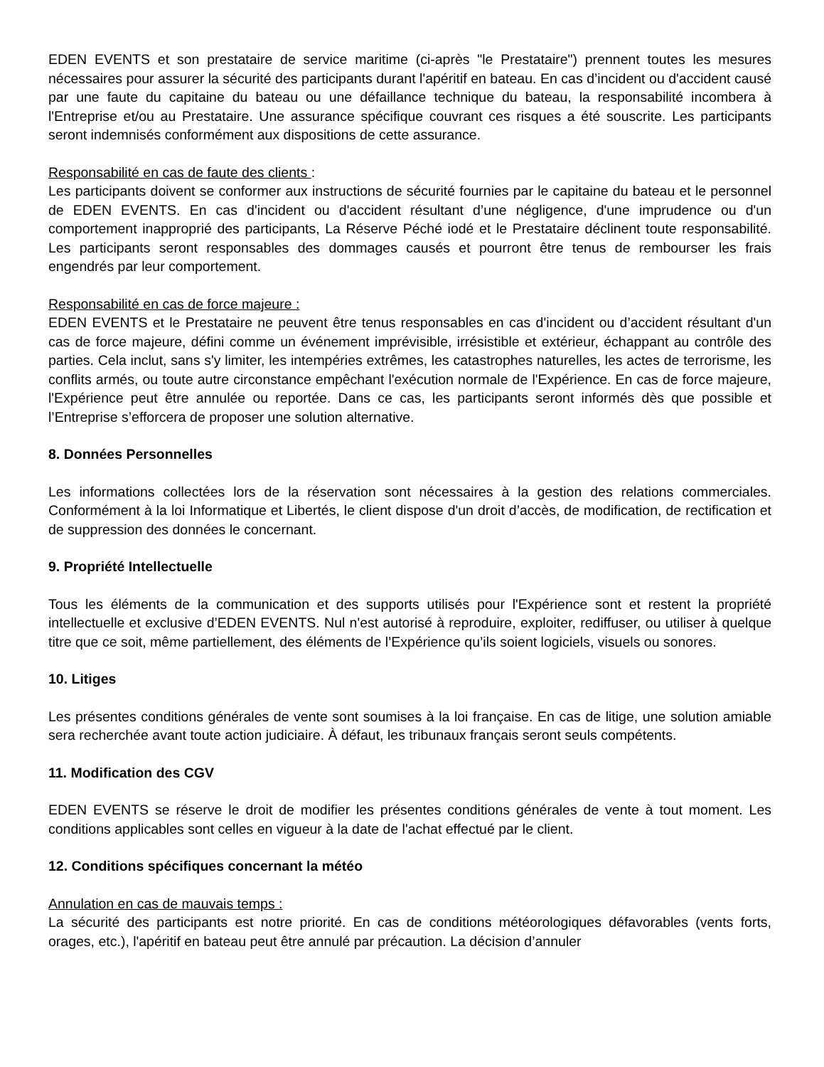EDEN EVENTS et son prestataire de service maritime (ci-après "le Prestataire") prennent toutes les mesures nécessaires pour assurer la sécurité des participants durant l'apéritif en bateau. En cas d’incident ou d'accident causé par une faute du capitaine du bateau ou une défaillance technique du bateau, la responsabilité incombera à l'Entreprise et/ou au Prestataire. Une assurance spécifique couvrant ces risques a été souscrite. Les participants seront indemnisés conformément aux dispositions de cette assurance.
Responsabilité en cas de faute des clients :
Les participants doivent se conformer aux instructions de sécurité fournies par le capitaine du bateau et le personnel de EDEN EVENTS. En cas d'incident ou d'accident résultant d’une négligence, d'une imprudence ou d'un comportement inapproprié des participants, La Réserve Péché iodé et le Prestataire déclinent toute responsabilité. Les participants seront responsables des dommages causés et pourront être tenus de rembourser les frais engendrés par leur comportement.
Responsabilité en cas de force majeure :
EDEN EVENTS et le Prestataire ne peuvent être tenus responsables en cas d'incident ou d’accident résultant d'un cas de force majeure, défini comme un événement imprévisible, irrésistible et extérieur, échappant au contrôle des parties. Cela inclut, sans s'y limiter, les intempéries extrêmes, les catastrophes naturelles, les actes de terrorisme, les conflits armés, ou toute autre circonstance empêchant l'exécution normale de l'Expérience. En cas de force majeure, l'Expérience peut être annulée ou reportée. Dans ce cas, les participants seront informés dès que possible et l’Entreprise s’efforcera de proposer une solution alternative.
8. Données Personnelles
Les informations collectées lors de la réservation sont nécessaires à la gestion des relations commerciales. Conformément à la loi Informatique et Libertés, le client dispose d'un droit d’accès, de modification, de rectification et de suppression des données le concernant.
9. Propriété Intellectuelle
Tous les éléments de la communication et des supports utilisés pour l'Expérience sont et restent la propriété intellectuelle et exclusive d’EDEN EVENTS. Nul n'est autorisé à reproduire, exploiter, rediffuser, ou utiliser à quelque titre que ce soit, même partiellement, des éléments de l’Expérience qu’ils soient logiciels, visuels ou sonores.
10. Litiges
Les présentes conditions générales de vente sont soumises à la loi française. En cas de litige, une solution amiable sera recherchée avant toute action judiciaire. À défaut, les tribunaux français seront seuls compétents.
11. Modification des CGV
EDEN EVENTS se réserve le droit de modifier les présentes conditions générales de vente à tout moment. Les conditions applicables sont celles en vigueur à la date de l'achat effectué par le client.
12. Conditions spécifiques concernant la météo
Annulation en cas de mauvais temps :
La sécurité des participants est notre priorité. En cas de conditions météorologiques défavorables (vents forts, orages, etc.), l'apéritif en bateau peut être annulé par précaution. La décision d’annuler